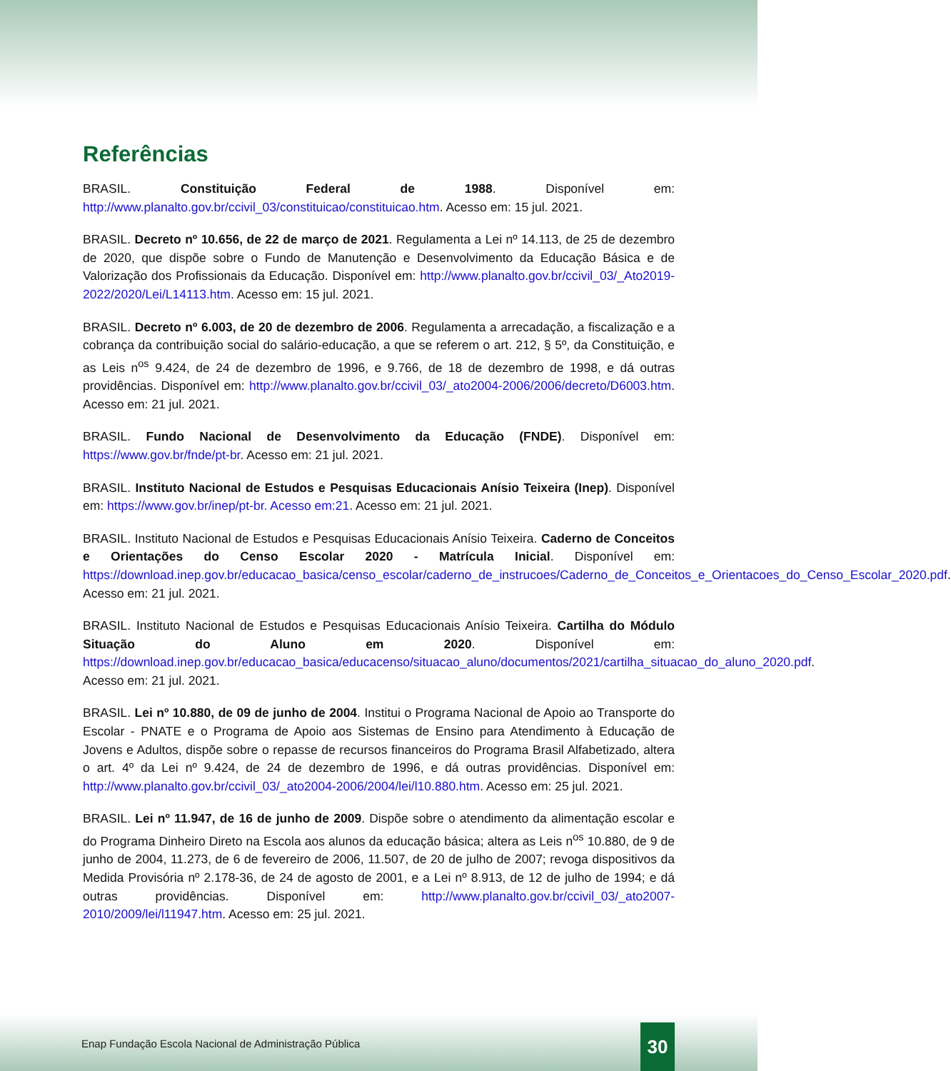Referências
BRASIL. Constituição Federal de 1988. Disponível em: http://www.planalto.gov.br/ccivil_03/constituicao/constituicao.htm. Acesso em: 15 jul. 2021.
BRASIL. Decreto nº 10.656, de 22 de março de 2021. Regulamenta a Lei nº 14.113, de 25 de dezembro de 2020, que dispõe sobre o Fundo de Manutenção e Desenvolvimento da Educação Básica e de Valorização dos Profissionais da Educação. Disponível em: http://www.planalto.gov.br/ccivil_03/_Ato2019-2022/2020/Lei/L14113.htm. Acesso em: 15 jul. 2021.
BRASIL. Decreto nº 6.003, de 20 de dezembro de 2006. Regulamenta a arrecadação, a fiscalização e a cobrança da contribuição social do salário-educação, a que se referem o art. 212, § 5º, da Constituição, e as Leis n<sup>os</sup> 9.424, de 24 de dezembro de 1996, e 9.766, de 18 de dezembro de 1998, e dá outras providências. Disponível em: http://www.planalto.gov.br/ccivil_03/_ato2004-2006/2006/decreto/D6003.htm. Acesso em: 21 jul. 2021.
BRASIL. Fundo Nacional de Desenvolvimento da Educação (FNDE). Disponível em: https://www.gov.br/fnde/pt-br. Acesso em: 21 jul. 2021.
BRASIL. Instituto Nacional de Estudos e Pesquisas Educacionais Anísio Teixeira (Inep). Disponível em: https://www.gov.br/inep/pt-br. Acesso em:21. Acesso em: 21 jul. 2021.
BRASIL. Instituto Nacional de Estudos e Pesquisas Educacionais Anísio Teixeira. Caderno de Conceitos e Orientações do Censo Escolar 2020 - Matrícula Inicial. Disponível em: https://download.inep.gov.br/educacao_basica/censo_escolar/caderno_de_instrucoes/Caderno_de_Conceitos_e_Orientacoes_do_Censo_Escolar_2020.pdf. Acesso em: 21 jul. 2021.
BRASIL. Instituto Nacional de Estudos e Pesquisas Educacionais Anísio Teixeira. Cartilha do Módulo Situação do Aluno em 2020. Disponível em: https://download.inep.gov.br/educacao_basica/educacenso/situacao_aluno/documentos/2021/cartilha_situacao_do_aluno_2020.pdf. Acesso em: 21 jul. 2021.
BRASIL. Lei nº 10.880, de 09 de junho de 2004. Institui o Programa Nacional de Apoio ao Transporte do Escolar - PNATE e o Programa de Apoio aos Sistemas de Ensino para Atendimento à Educação de Jovens e Adultos, dispõe sobre o repasse de recursos financeiros do Programa Brasil Alfabetizado, altera o art. 4º da Lei nº 9.424, de 24 de dezembro de 1996, e dá outras providências. Disponível em: http://www.planalto.gov.br/ccivil_03/_ato2004-2006/2004/lei/l10.880.htm. Acesso em: 25 jul. 2021.
BRASIL. Lei nº 11.947, de 16 de junho de 2009. Dispõe sobre o atendimento da alimentação escolar e do Programa Dinheiro Direto na Escola aos alunos da educação básica; altera as Leis n<sup>os</sup> 10.880, de 9 de junho de 2004, 11.273, de 6 de fevereiro de 2006, 11.507, de 20 de julho de 2007; revoga dispositivos da Medida Provisória nº 2.178-36, de 24 de agosto de 2001, e a Lei nº 8.913, de 12 de julho de 1994; e dá outras providências. Disponível em: http://www.planalto.gov.br/ccivil_03/_ato2007-2010/2009/lei/l11947.htm. Acesso em: 25 jul. 2021.
Enap Fundação Escola Nacional de Administração Pública
30